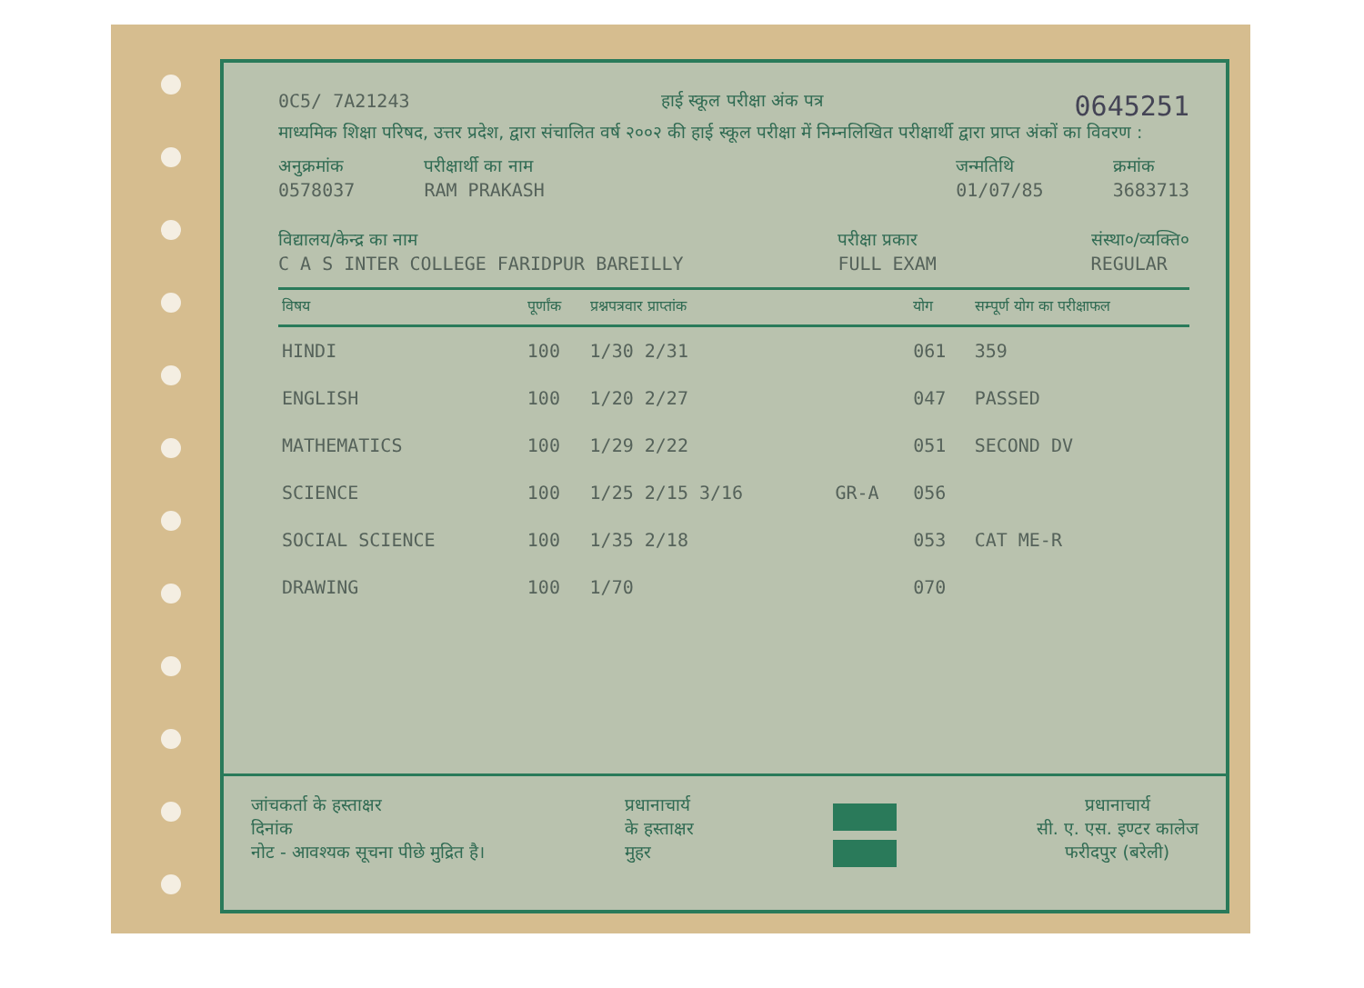0C5/ 7A21243 हाई स्कूल परीक्षा अंक पत्र 0645251
माध्यमिक शिक्षा परिषद, उत्तर प्रदेश, द्वारा संचालित वर्ष २००२ की हाई स्कूल परीक्षा में निम्नलिखित परीक्षार्थी द्वारा प्राप्त अंकों का विवरण :
अनुक्रमांक
0578037
परीक्षार्थी का नाम
RAM PRAKASH
जन्मतिथि
01/07/85
क्रमांक
3683713
विद्यालय/केन्द्र का नाम
C A S INTER COLLEGE FARIDPUR BAREILLY
परीक्षा प्रकार
FULL EXAM
संस्था०/व्यक्ति०
REGULAR
| विषय | पूर्णांक | प्रश्नपत्रवार प्राप्तांक | | योग | सम्पूर्ण योग का परीक्षाफल |
| --- | --- | --- | --- | --- | --- |
| HINDI | 100 | 1/30 2/31 | | 061 | 359 |
| ENGLISH | 100 | 1/20 2/27 | | 047 | PASSED |
| MATHEMATICS | 100 | 1/29 2/22 | | 051 | SECOND DV |
| SCIENCE | 100 | 1/25 2/15 3/16 | GR-A | 056 | |
| SOCIAL SCIENCE | 100 | 1/35 2/18 | | 053 | CAT ME-R |
| DRAWING | 100 | 1/70 | | 070 | |
जांचकर्ता के हस्ताक्षर
दिनांक
नोट - आवश्यक सूचना पीछे मुद्रित है।
प्रधानाचार्य
के हस्ताक्षर
मुहर
प्रधानाचार्य
सी. ए. एस. इण्टर कालेज
फरीदपुर (बरेली)